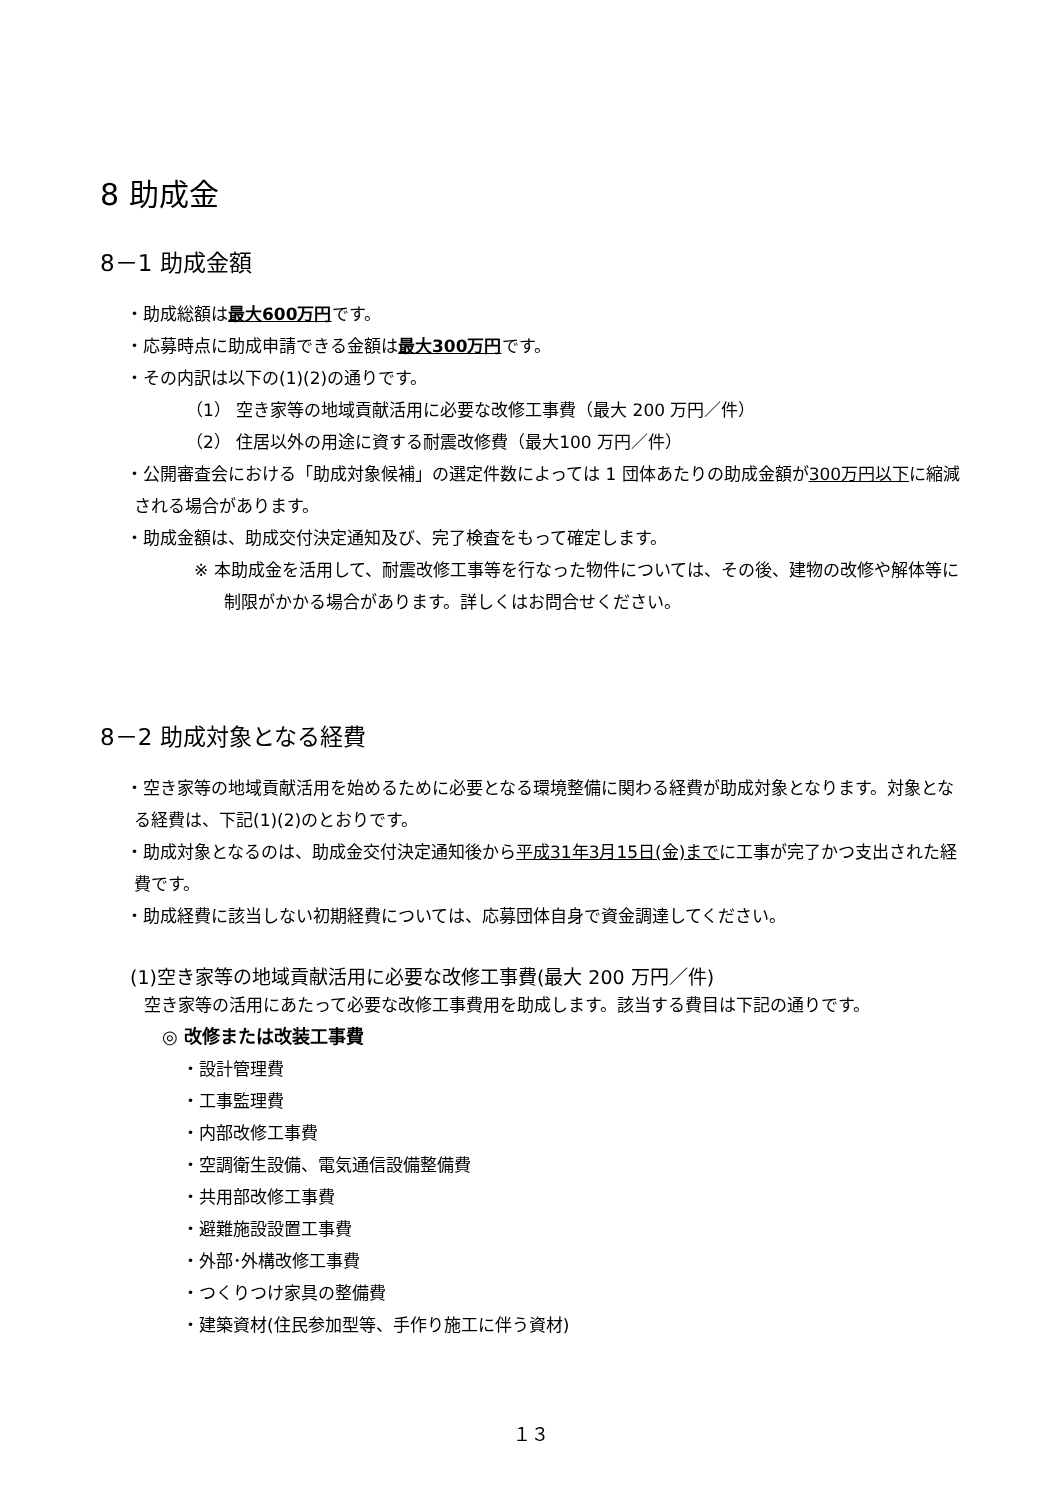8 助成金
8－1 助成金額
・助成総額は最大600万円です。
・応募時点に助成申請できる金額は最大300万円です。
・その内訳は以下の(1)(2)の通りです。
（1） 空き家等の地域貢献活用に必要な改修工事費（最大 200 万円／件）
（2） 住居以外の用途に資する耐震改修費（最大100 万円／件）
・公開審査会における「助成対象候補」の選定件数によっては 1 団体あたりの助成金額が300万円以下に縮減される場合があります。
・助成金額は、助成交付決定通知及び、完了検査をもって確定します。
※ 本助成金を活用して、耐震改修工事等を行なった物件については、その後、建物の改修や解体等に制限がかかる場合があります。詳しくはお問合せください。
8－2 助成対象となる経費
・空き家等の地域貢献活用を始めるために必要となる環境整備に関わる経費が助成対象となります。対象となる経費は、下記(1)(2)のとおりです。
・助成対象となるのは、助成金交付決定通知後から平成31年3月15日(金)までに工事が完了かつ支出された経費です。
・助成経費に該当しない初期経費については、応募団体自身で資金調達してください。
(1)空き家等の地域貢献活用に必要な改修工事費(最大 200 万円／件)
空き家等の活用にあたって必要な改修工事費用を助成します。該当する費目は下記の通りです。
◎ 改修または改装工事費
・設計管理費
・工事監理費
・内部改修工事費
・空調衛生設備、電気通信設備整備費
・共用部改修工事費
・避難施設設置工事費
・外部･外構改修工事費
・つくりつけ家具の整備費
・建築資材(住民参加型等、手作り施工に伴う資材)
１３